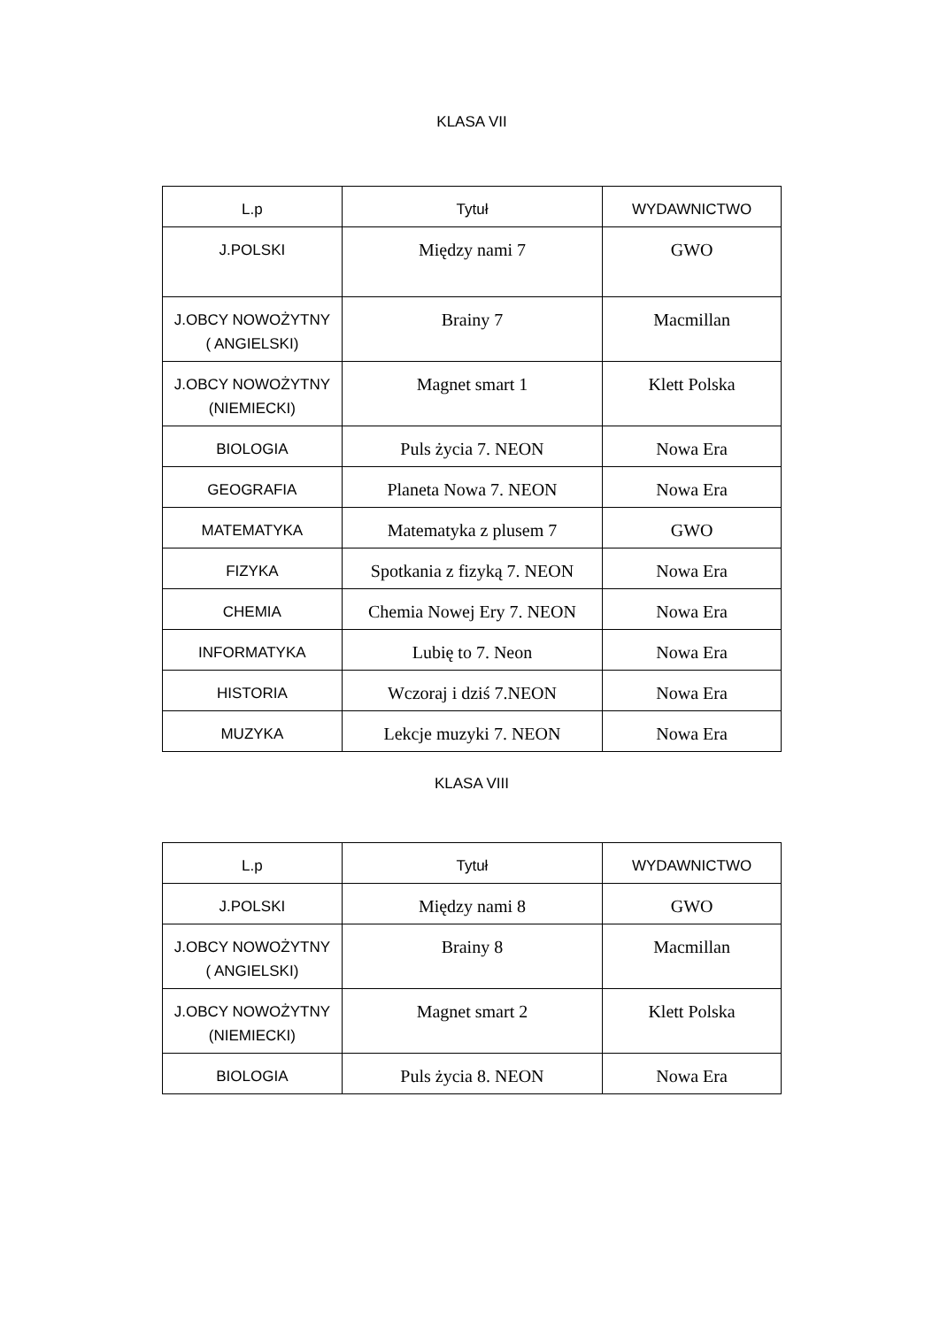KLASA VII
| L.p | Tytuł | WYDAWNICTWO |
| --- | --- | --- |
| J.POLSKI | Między nami 7 | GWO |
| J.OBCY NOWOŻYTNY ( ANGIELSKI) | Brainy 7 | Macmillan |
| J.OBCY NOWOŻYTNY (NIEMIECKI) | Magnet smart 1 | Klett Polska |
| BIOLOGIA | Puls życia 7. NEON | Nowa Era |
| GEOGRAFIA | Planeta Nowa 7. NEON | Nowa Era |
| MATEMATYKA | Matematyka z plusem 7 | GWO |
| FIZYKA | Spotkania z fizyką 7. NEON | Nowa Era |
| CHEMIA | Chemia Nowej Ery 7. NEON | Nowa Era |
| INFORMATYKA | Lubię to 7. Neon | Nowa Era |
| HISTORIA | Wczoraj i dziś 7.NEON | Nowa Era |
| MUZYKA | Lekcje muzyki 7. NEON | Nowa Era |
KLASA VIII
| L.p | Tytuł | WYDAWNICTWO |
| --- | --- | --- |
| J.POLSKI | Między nami 8 | GWO |
| J.OBCY NOWOŻYTNY ( ANGIELSKI) | Brainy 8 | Macmillan |
| J.OBCY NOWOŻYTNY (NIEMIECKI) | Magnet smart 2 | Klett Polska |
| BIOLOGIA | Puls życia 8. NEON | Nowa Era |